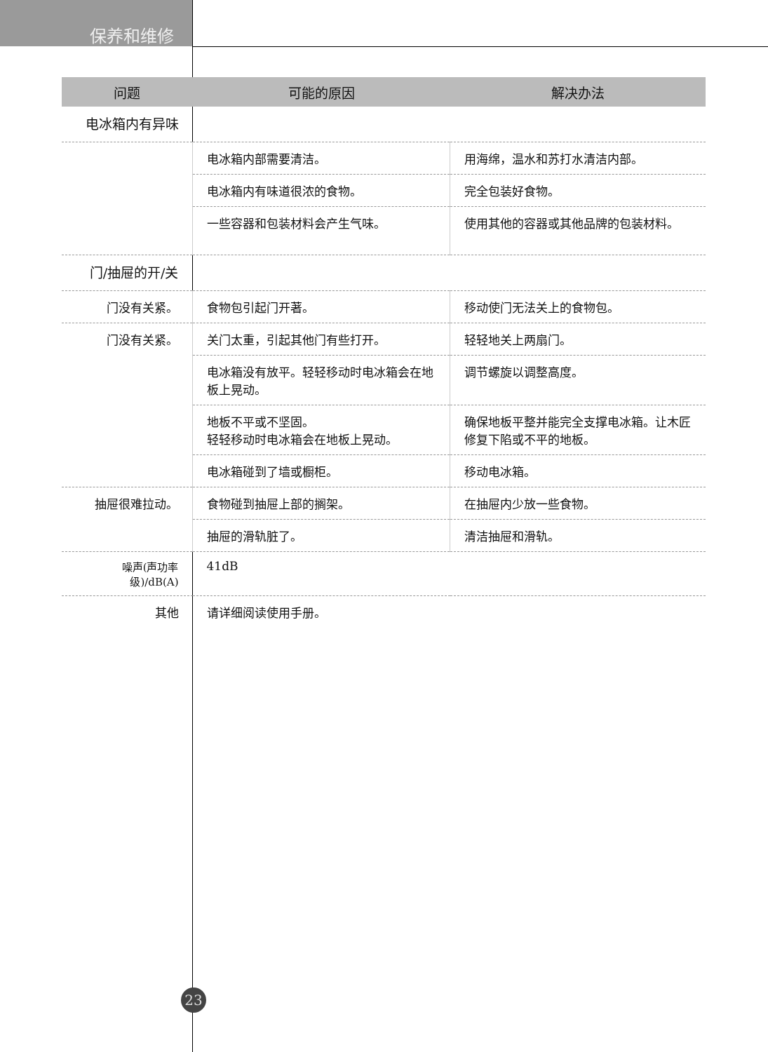保养和维修
| 问题 | 可能的原因 | 解决办法 |
| --- | --- | --- |
| 电冰箱内有异味 | | |
| | 电冰箱内部需要清洁。 | 用海绵，温水和苏打水清洁内部。 |
| | 电冰箱内有味道很浓的食物。 | 完全包装好食物。 |
| | 一些容器和包装材料会产生气味。 | 使用其他的容器或其他品牌的包装材料。 |
| 门/抽屉的开/关 | | |
| 门没有关紧。 | 食物包引起门开著。 | 移动使门无法关上的食物包。 |
| 门没有关紧。 | 关门太重，引起其他门有些打开。 | 轻轻地关上两扇门。 |
| | 电冰箱没有放平。轻轻移动时电冰箱会在地板上晃动。 | 调节螺旋以调整高度。 |
| | 地板不平或不坚固。 轻轻移动时电冰箱会在地板上晃动。 | 确保地板平整并能完全支撑电冰箱。让木匠修复下陷或不平的地板。 |
| | 电冰箱碰到了墙或橱柜。 | 移动电冰箱。 |
| 抽屉很难拉动。 | 食物碰到抽屉上部的搁架。 | 在抽屉内少放一些食物。 |
| | 抽屉的滑轨脏了。 | 清洁抽屉和滑轨。 |
| 噪声(声功率级)/dB(A) | 41dB | |
| 其他 | 请详细阅读使用手册。 | |
23